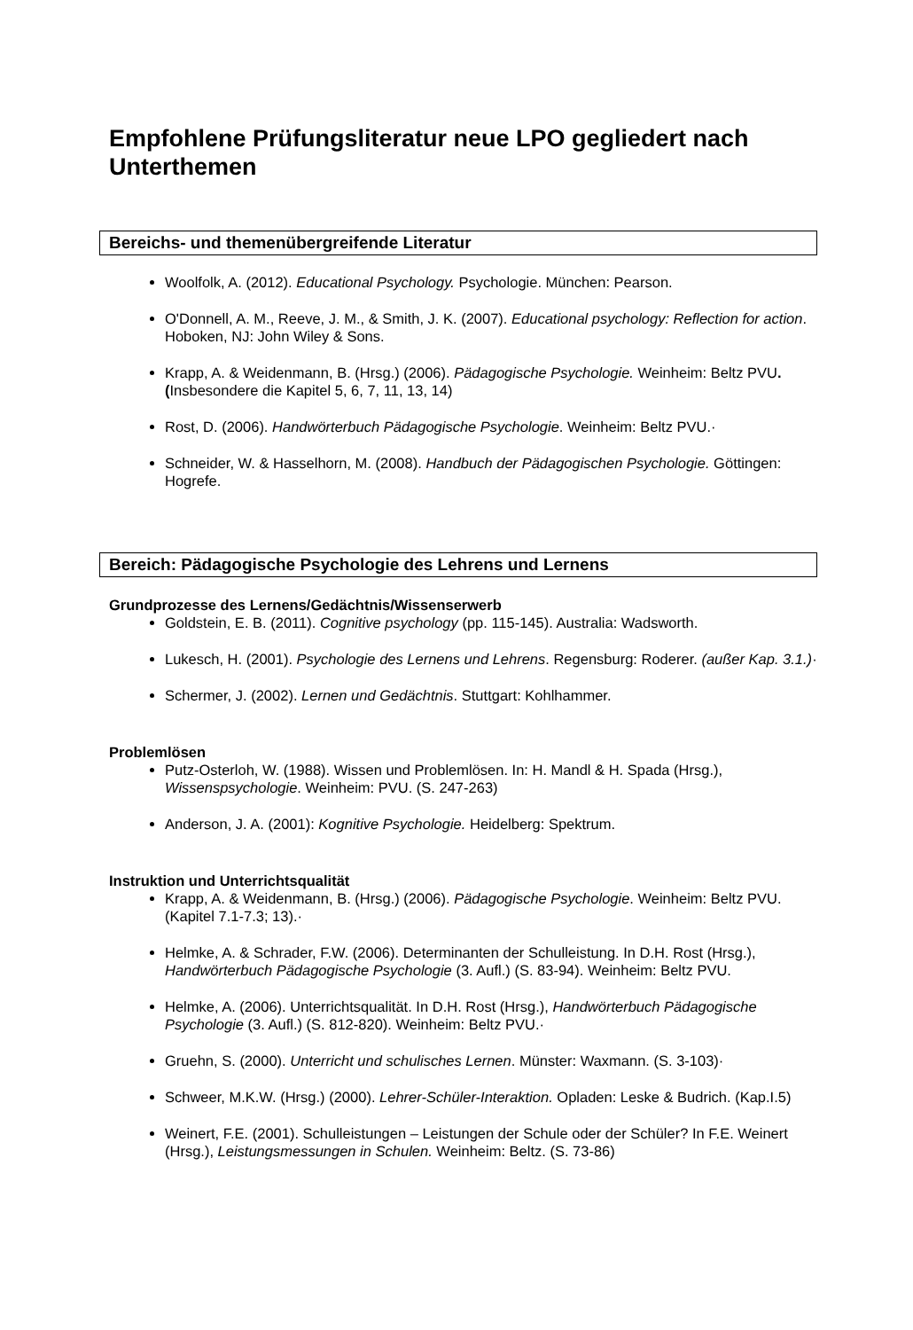Empfohlene Prüfungsliteratur neue LPO gegliedert nach Unterthemen
Bereichs- und themenübergreifende Literatur
Woolfolk, A. (2012). Educational Psychology. Psychologie. München: Pearson.
O'Donnell, A. M., Reeve, J. M., & Smith, J. K. (2007). Educational psychology: Reflection for action. Hoboken, NJ: John Wiley & Sons.
Krapp, A. & Weidenmann, B. (Hrsg.) (2006). Pädagogische Psychologie. Weinheim: Beltz PVU. (Insbesondere die Kapitel 5, 6, 7, 11, 13, 14)
Rost, D. (2006). Handwörterbuch Pädagogische Psychologie. Weinheim: Beltz PVU.·
Schneider, W. & Hasselhorn, M. (2008). Handbuch der Pädagogischen Psychologie. Göttingen: Hogrefe.
Bereich: Pädagogische Psychologie des Lehrens und Lernens
Grundprozesse des Lernens/Gedächtnis/Wissenserwerb
Goldstein, E. B. (2011). Cognitive psychology (pp. 115-145). Australia: Wadsworth.
Lukesch, H. (2001). Psychologie des Lernens und Lehrens. Regensburg: Roderer. (außer Kap. 3.1.)·
Schermer, J. (2002). Lernen und Gedächtnis. Stuttgart: Kohlhammer.
Problemlösen
Putz-Osterloh, W. (1988). Wissen und Problemlösen. In: H. Mandl & H. Spada (Hrsg.), Wissenspsychologie. Weinheim: PVU. (S. 247-263)
Anderson, J. A. (2001): Kognitive Psychologie. Heidelberg: Spektrum.
Instruktion und Unterrichtsqualität
Krapp, A. & Weidenmann, B. (Hrsg.) (2006). Pädagogische Psychologie. Weinheim: Beltz PVU. (Kapitel 7.1-7.3; 13).·
Helmke, A. & Schrader, F.W. (2006). Determinanten der Schulleistung. In D.H. Rost (Hrsg.), Handwörterbuch Pädagogische Psychologie (3. Aufl.) (S. 83-94). Weinheim: Beltz PVU.
Helmke, A. (2006). Unterrichtsqualität. In D.H. Rost (Hrsg.), Handwörterbuch Pädagogische Psychologie (3. Aufl.) (S. 812-820). Weinheim: Beltz PVU.·
Gruehn, S. (2000). Unterricht und schulisches Lernen. Münster: Waxmann. (S. 3-103)·
Schweer, M.K.W. (Hrsg.) (2000). Lehrer-Schüler-Interaktion. Opladen: Leske & Budrich. (Kap.I.5)
Weinert, F.E. (2001). Schulleistungen – Leistungen der Schule oder der Schüler? In F.E. Weinert (Hrsg.), Leistungsmessungen in Schulen. Weinheim: Beltz. (S. 73-86)